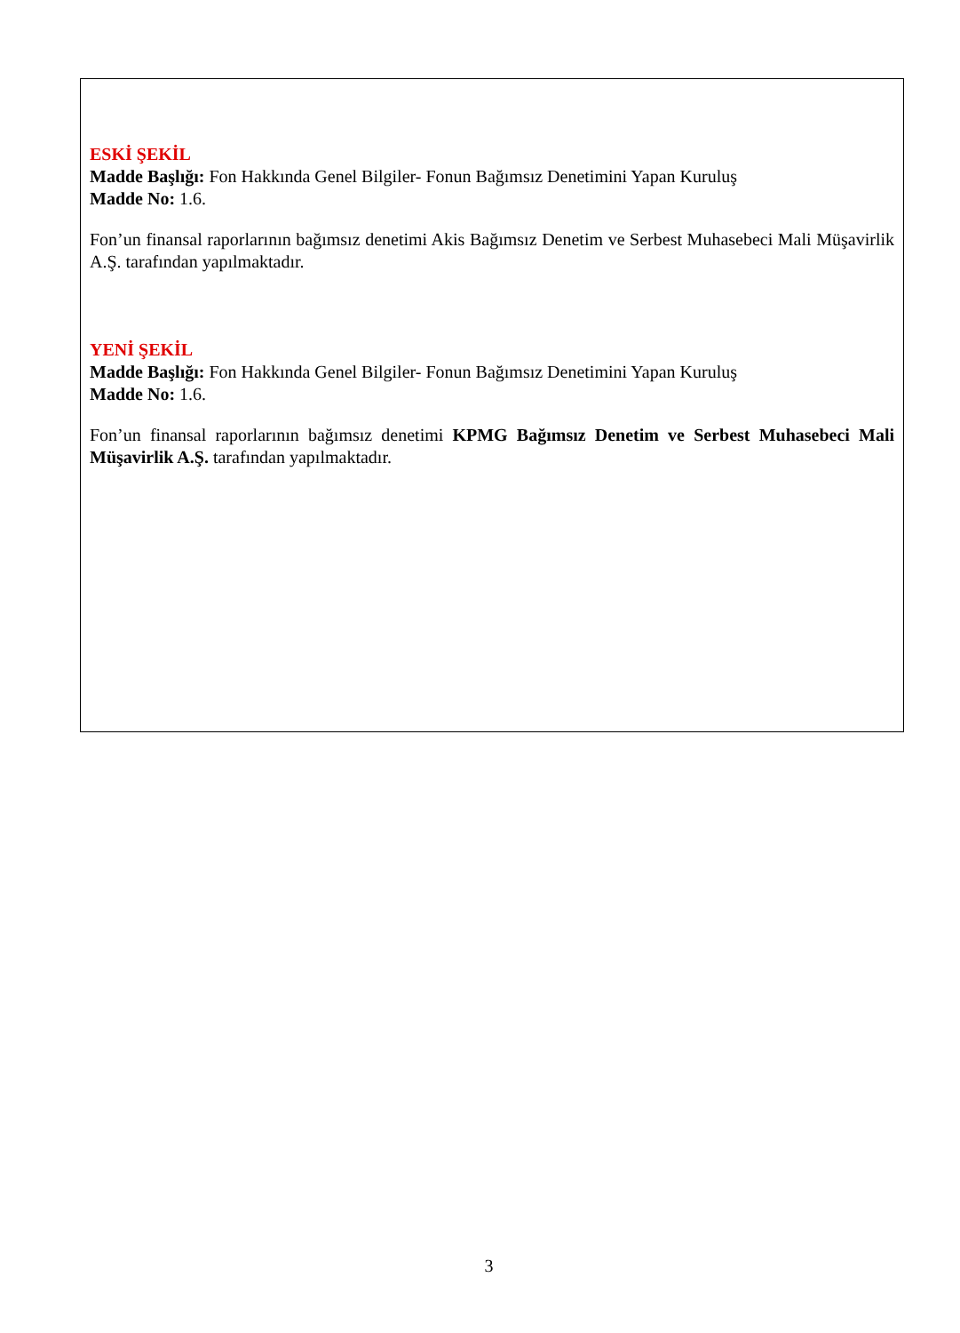ESKİ ŞEKİL
Madde Başlığı: Fon Hakkında Genel Bilgiler- Fonun Bağımsız Denetimini Yapan Kuruluş
Madde No: 1.6.
Fon’un finansal raporlarının bağımsız denetimi Akis Bağımsız Denetim ve Serbest Muhasebeci Mali Müşavirlik A.Ş. tarafından yapılmaktadır.
YENİ ŞEKİL
Madde Başlığı: Fon Hakkında Genel Bilgiler- Fonun Bağımsız Denetimini Yapan Kuruluş
Madde No: 1.6.
Fon’un finansal raporlarının bağımsız denetimi KPMG Bağımsız Denetim ve Serbest Muhasebeci Mali Müşavirlik A.Ş. tarafından yapılmaktadır.
3